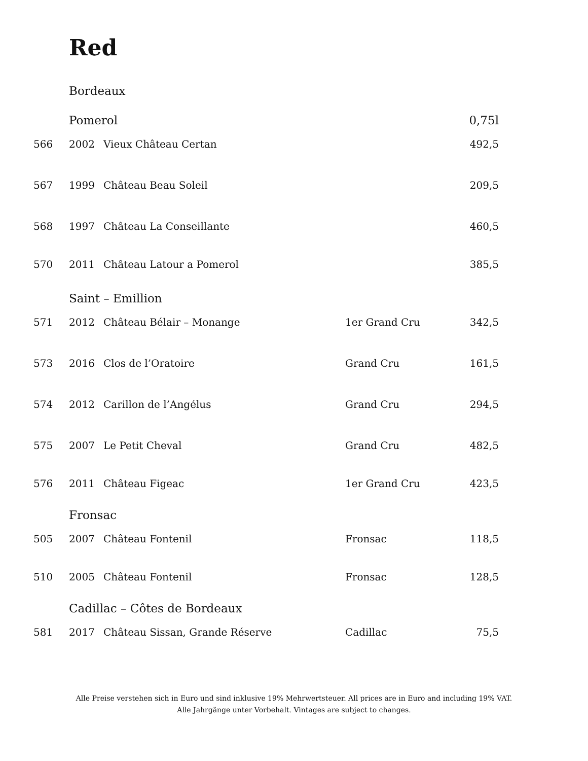Red
| | Bordeaux | | | |
| | Pomerol | | | 0,75l |
| 566 | 2002 | Vieux Château Certan | | 492,5 |
| 567 | 1999 | Château Beau Soleil | | 209,5 |
| 568 | 1997 | Château La Conseillante | | 460,5 |
| 570 | 2011 | Château Latour a Pomerol | | 385,5 |
| | Saint – Emillion | | | |
| 571 | 2012 | Château Bélair – Monange | 1er Grand Cru | 342,5 |
| 573 | 2016 | Clos de l’Oratoire | Grand Cru | 161,5 |
| 574 | 2012 | Carillon de l’Angélus | Grand Cru | 294,5 |
| 575 | 2007 | Le Petit Cheval | Grand Cru | 482,5 |
| 576 | 2011 | Château Figeac | 1er Grand Cru | 423,5 |
| | Fronsac | | | |
| 505 | 2007 | Château Fontenil | Fronsac | 118,5 |
| 510 | 2005 | Château Fontenil | Fronsac | 128,5 |
| | Cadillac – Côtes de Bordeaux | | | |
| 581 | 2017 | Château Sissan, Grande Réserve | Cadillac | 75,5 |
Alle Preise verstehen sich in Euro und sind inklusive 19% Mehrwertsteuer. All prices are in Euro and including 19% VAT.
Alle Jahrgänge unter Vorbehalt. Vintages are subject to changes.